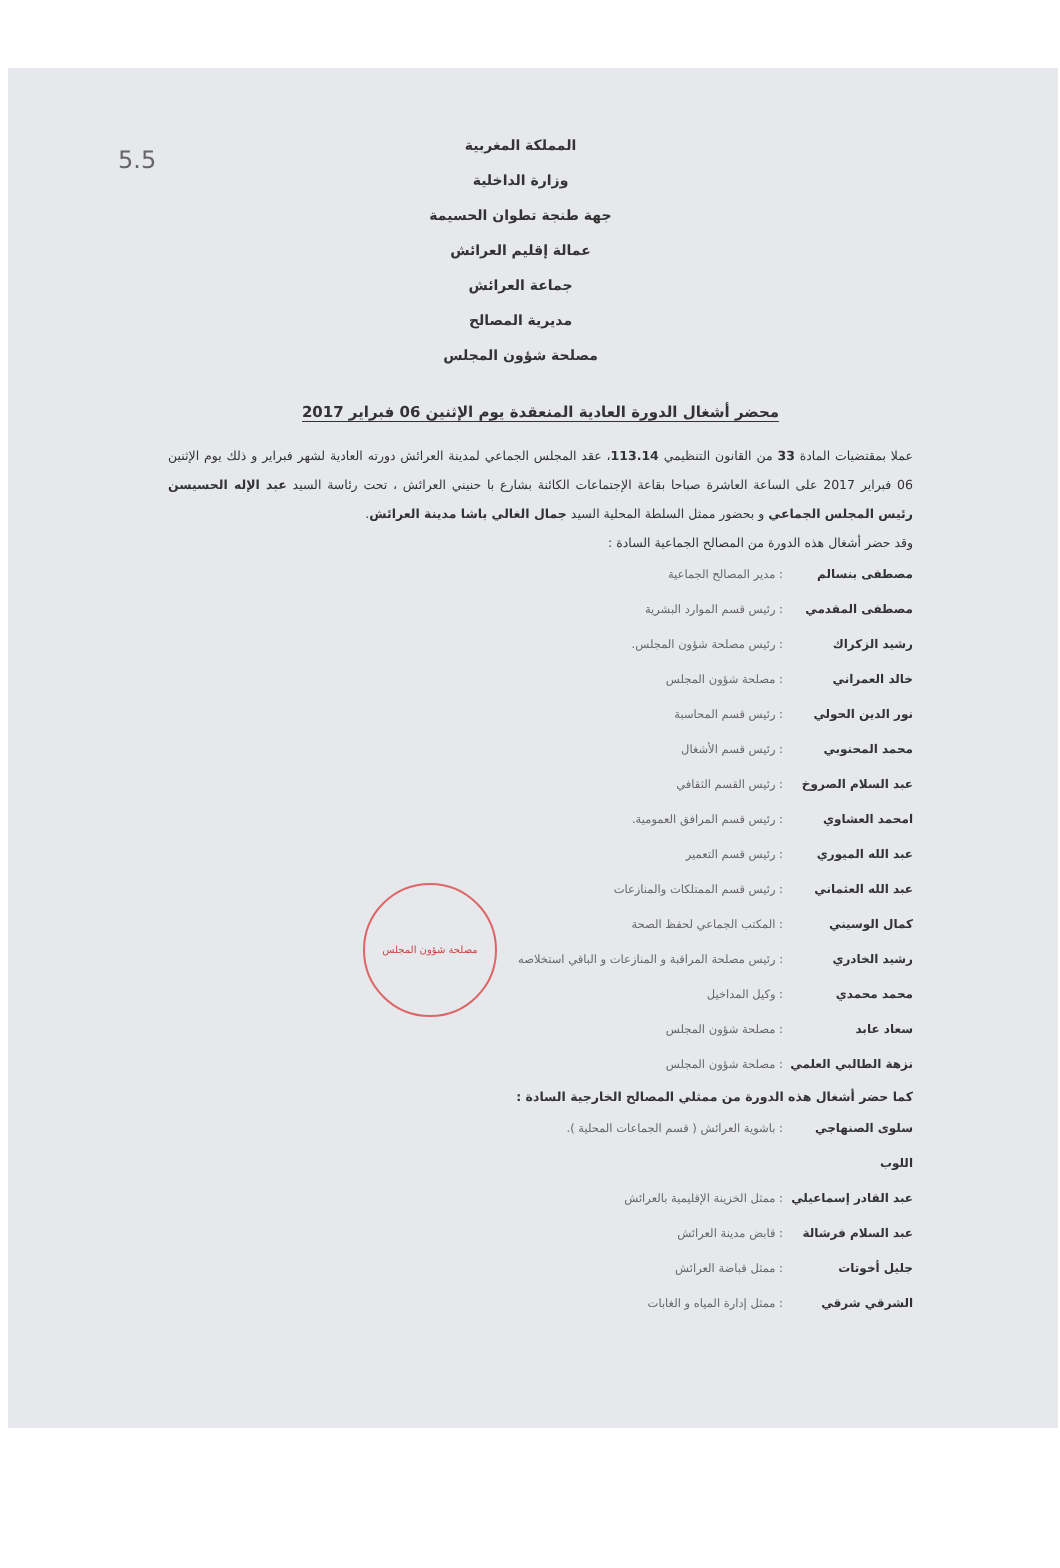5.5
المملكة المغربية
وزارة الداخلية
جهة طنجة تطوان الحسيمة
عمالة إقليم العرائش
جماعة العرائش
مديرية المصالح
مصلحة شؤون المجلس
محضر أشغال الدورة العادية المنعقدة يوم الإثنين 06 فبراير 2017
عملا بمقتضيات المادة 33 من القانون التنظيمي 113.14، عقد المجلس الجماعي لمدينة العرائش دورته العادية لشهر فبراير و ذلك يوم الإثنين 06 فبراير 2017 على الساعة العاشرة صباحا بقاعة الإجتماعات الكائنة بشارع با حنيني العرائش ، تحت رئاسة السيد عبد الإله الحسيسن رئيس المجلس الجماعي و بحضور ممثل السلطة المحلية السيد جمال الغالي باشا مدينة العرائش.
وقد حضر أشغال هذه الدورة من المصالح الجماعية السادة :
مصطفى بنسالم: مدير المصالح الجماعية
مصطفى المقدمي: رئيس قسم الموارد البشرية
رشيد الزكراك: رئيس مصلحة شؤون المجلس.
خالد العمراني: مصلحة شؤون المجلس
نور الدين الحولي: رئيس قسم المحاسبة
محمد المحنوبي: رئيس قسم الأشغال
عبد السلام الصروخ: رئيس القسم الثقافي
امحمد العشاوي: رئيس قسم المرافق العمومية.
عبد الله الميوري: رئيس قسم التعمير
عبد الله العثماني: رئيس قسم الممتلكات والمنازعات
كمال الوسيني: المكتب الجماعي لحفظ الصحة
رشيد الخادري: رئيس مصلحة المراقبة و المنازعات و الباقي استخلاصه
محمد محمدي: وكيل المداخيل
سعاد عابد: مصلحة شؤون المجلس
نزهة الطالبي العلمي: مصلحة شؤون المجلس
كما حضر أشغال هذه الدورة من ممثلي المصالح الخارجية السادة :
سلوى الصنهاجي اللوب: باشوية العرائش ( قسم الجماعات المحلية ).
عبد القادر إسماعيلي: ممثل الخزينة الإقليمية بالعرائش
عبد السلام فرشالة: قابض مدينة العرائش
جليل أخوتات: ممثل قباضة العرائش
الشرقي شرقي: ممثل إدارة المياه و الغابات
مصلحة شؤون المجلس